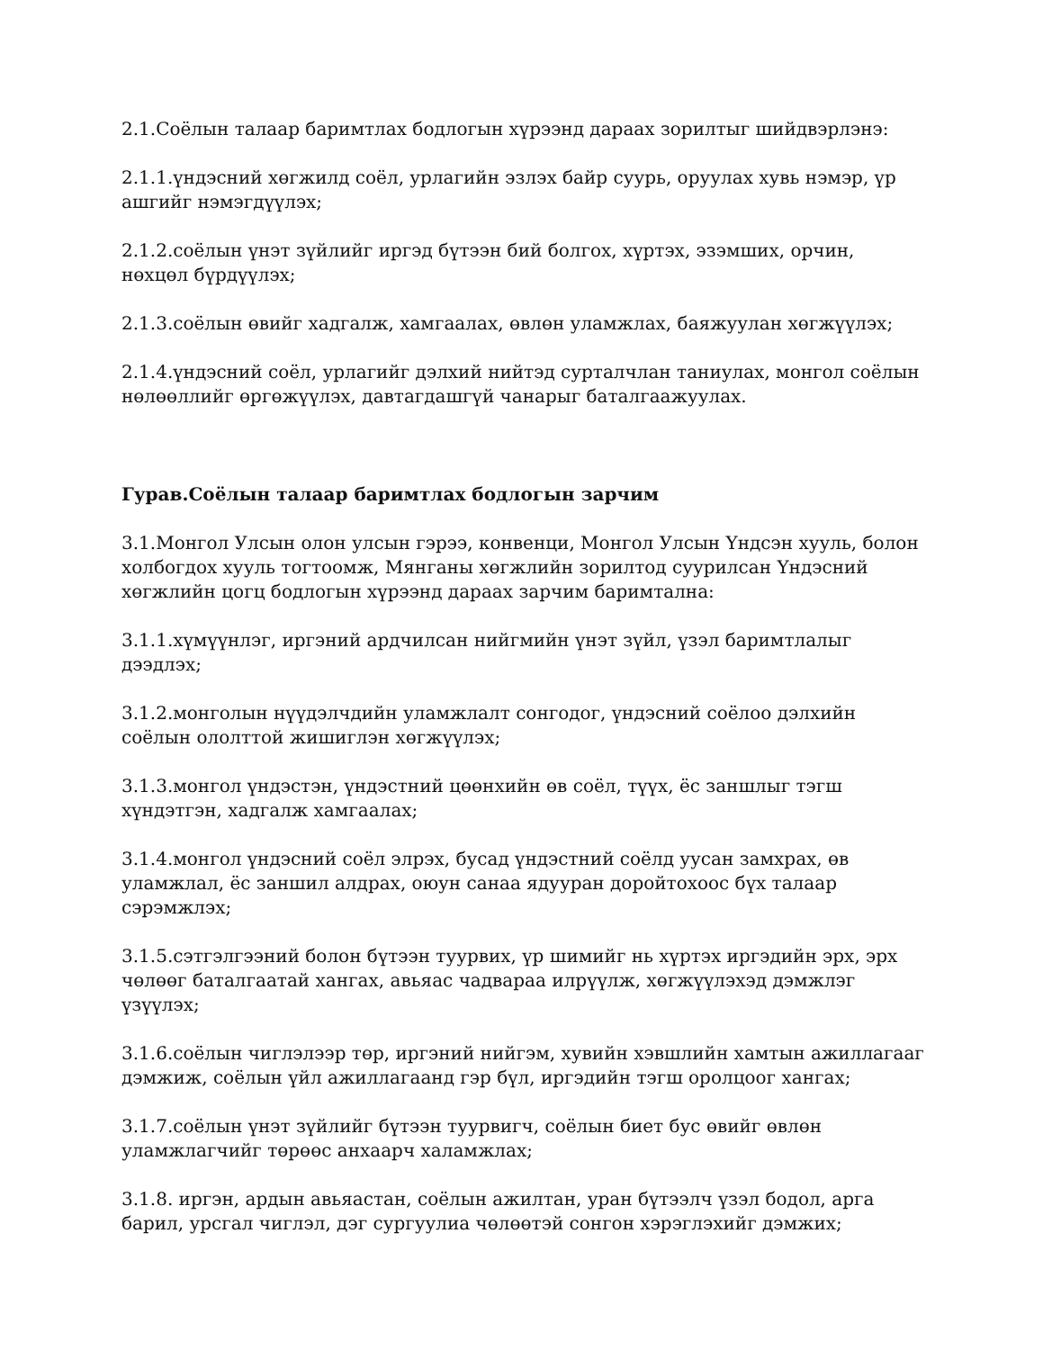2.1.Соёлын талаар баримтлах бодлогын хүрээнд дараах зорилтыг шийдвэрлэнэ:
2.1.1.үндэсний хөгжилд соёл, урлагийн эзлэх байр суурь, оруулах хувь нэмэр, үр ашгийг нэмэгдүүлэх;
2.1.2.соёлын үнэт зүйлийг иргэд бүтээн бий болгох, хүртэх, эзэмших, орчин, нөхцөл бүрдүүлэх;
2.1.3.соёлын өвийг хадгалж, хамгаалах, өвлөн уламжлах, баяжуулан хөгжүүлэх;
2.1.4.үндэсний соёл, урлагийг дэлхий нийтэд сурталчлан таниулах, монгол соёлын нөлөөллийг өргөжүүлэх, давтагдашгүй чанарыг баталгаажуулах.
Гурав.Соёлын талаар баримтлах бодлогын зарчим
3.1.Монгол Улсын олон улсын гэрээ, конвенци, Монгол Улсын Үндсэн хууль, болон холбогдох хууль тогтоомж, Мянганы хөгжлийн зорилтод суурилсан Үндэсний хөгжлийн цогц бодлогын хүрээнд дараах зарчим баримтална:
3.1.1.хүмүүнлэг, иргэний ардчилсан нийгмийн үнэт зүйл, үзэл баримтлалыг дээдлэх;
3.1.2.монголын нүүдэлчдийн уламжлалт сонгодог, үндэсний соёлоо дэлхийн соёлын ололттой жишиглэн хөгжүүлэх;
3.1.3.монгол үндэстэн, үндэстний цөөнхийн өв соёл, түүх, ёс заншлыг тэгш хүндэтгэн, хадгалж хамгаалах;
3.1.4.монгол үндэсний соёл элрэх, бусад үндэстний соёлд уусан замхрах, өв уламжлал, ёс заншил алдрах, оюун санаа ядууран доройтохоос бүх талаар сэрэмжлэх;
3.1.5.сэтгэлгээний болон бүтээн туурвих, үр шимийг нь хүртэх иргэдийн эрх, эрх чөлөөг баталгаатай хангах, авьяас чадвараа илрүүлж, хөгжүүлэхэд дэмжлэг үзүүлэх;
3.1.6.соёлын чиглэлээр төр, иргэний нийгэм, хувийн хэвшлийн хамтын ажиллагааг дэмжиж, соёлын үйл ажиллагаанд гэр бүл, иргэдийн тэгш оролцоог хангах;
3.1.7.соёлын үнэт зүйлийг бүтээн туурвигч, соёлын биет бус өвийг өвлөн уламжлагчийг төрөөс анхаарч халамжлах;
3.1.8. иргэн, ардын авьяастан, соёлын ажилтан, уран бүтээлч үзэл бодол, арга барил, урсгал чиглэл, дэг сургуулиа чөлөөтэй сонгон хэрэглэхийг дэмжих;